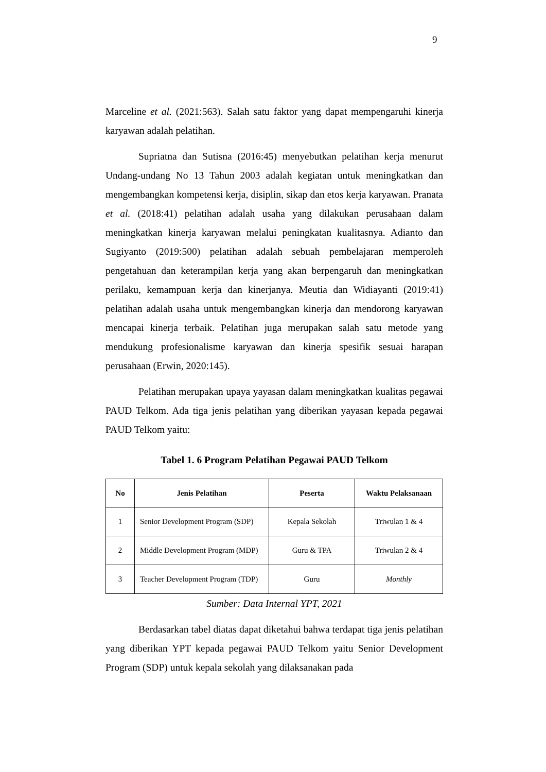9
Marceline et al. (2021:563). Salah satu faktor yang dapat mempengaruhi kinerja karyawan adalah pelatihan.
Supriatna dan Sutisna (2016:45) menyebutkan pelatihan kerja menurut Undang-undang No 13 Tahun 2003 adalah kegiatan untuk meningkatkan dan mengembangkan kompetensi kerja, disiplin, sikap dan etos kerja karyawan. Pranata et al. (2018:41) pelatihan adalah usaha yang dilakukan perusahaan dalam meningkatkan kinerja karyawan melalui peningkatan kualitasnya. Adianto dan Sugiyanto (2019:500) pelatihan adalah sebuah pembelajaran memperoleh pengetahuan dan keterampilan kerja yang akan berpengaruh dan meningkatkan perilaku, kemampuan kerja dan kinerjanya. Meutia dan Widiayanti (2019:41) pelatihan adalah usaha untuk mengembangkan kinerja dan mendorong karyawan mencapai kinerja terbaik. Pelatihan juga merupakan salah satu metode yang mendukung profesionalisme karyawan dan kinerja spesifik sesuai harapan perusahaan (Erwin, 2020:145).
Pelatihan merupakan upaya yayasan dalam meningkatkan kualitas pegawai PAUD Telkom. Ada tiga jenis pelatihan yang diberikan yayasan kepada pegawai PAUD Telkom yaitu:
Tabel 1. 6 Program Pelatihan Pegawai PAUD Telkom
| No | Jenis Pelatihan | Peserta | Waktu Pelaksanaan |
| --- | --- | --- | --- |
| 1 | Senior Development Program (SDP) | Kepala Sekolah | Triwulan 1 & 4 |
| 2 | Middle Development Program (MDP) | Guru & TPA | Triwulan 2 & 4 |
| 3 | Teacher Development Program (TDP) | Guru | Monthly |
Sumber: Data Internal YPT, 2021
Berdasarkan tabel diatas dapat diketahui bahwa terdapat tiga jenis pelatihan yang diberikan YPT kepada pegawai PAUD Telkom yaitu Senior Development Program (SDP) untuk kepala sekolah yang dilaksanakan pada